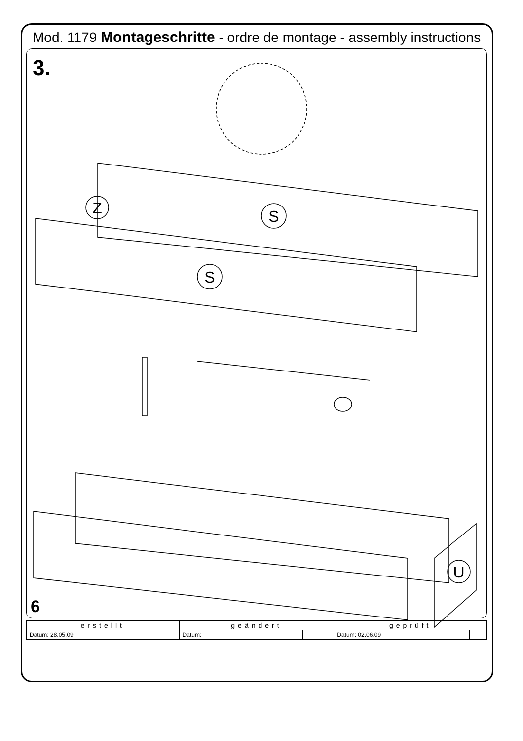Mod. 1179 Montageschritte - ordre de montage - assembly instructions
3.
S
S
Z
U
6
| erstellt | | geändert | | geprüft | |
| --- | --- | --- | --- | --- | --- |
| Datum: 28.05.09 | | Datum: | | Datum: 02.06.09 | |